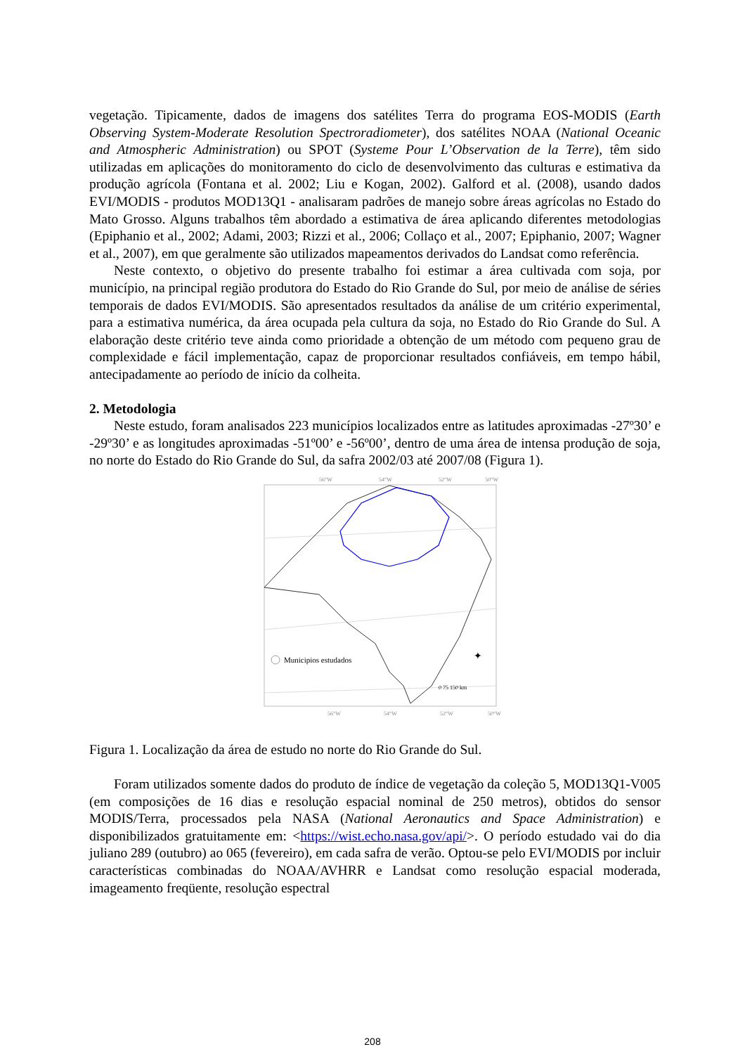vegetação. Tipicamente, dados de imagens dos satélites Terra do programa EOS-MODIS (Earth Observing System-Moderate Resolution Spectroradiometer), dos satélites NOAA (National Oceanic and Atmospheric Administration) ou SPOT (Systeme Pour L’Observation de la Terre), têm sido utilizadas em aplicações do monitoramento do ciclo de desenvolvimento das culturas e estimativa da produção agrícola (Fontana et al. 2002; Liu e Kogan, 2002). Galford et al. (2008), usando dados EVI/MODIS - produtos MOD13Q1 - analisaram padrões de manejo sobre áreas agrícolas no Estado do Mato Grosso. Alguns trabalhos têm abordado a estimativa de área aplicando diferentes metodologias (Epiphanio et al., 2002; Adami, 2003; Rizzi et al., 2006; Collaço et al., 2007; Epiphanio, 2007; Wagner et al., 2007), em que geralmente são utilizados mapeamentos derivados do Landsat como referência.
Neste contexto, o objetivo do presente trabalho foi estimar a área cultivada com soja, por município, na principal região produtora do Estado do Rio Grande do Sul, por meio de análise de séries temporais de dados EVI/MODIS. São apresentados resultados da análise de um critério experimental, para a estimativa numérica, da área ocupada pela cultura da soja, no Estado do Rio Grande do Sul. A elaboração deste critério teve ainda como prioridade a obtenção de um método com pequeno grau de complexidade e fácil implementação, capaz de proporcionar resultados confiáveis, em tempo hábil, antecipadamente ao período de início da colheita.
2. Metodologia
Neste estudo, foram analisados 223 municípios localizados entre as latitudes aproximadas -27º30’ e -29º30’ e as longitudes aproximadas -51º00’ e -56º00’, dentro de uma área de intensa produção de soja, no norte do Estado do Rio Grande do Sul, da safra 2002/03 até 2007/08 (Figura 1).
56°W
54°W
52°W
50°W
56°W
54°W
52°W
50°W
Municipios estudados
0 75 150 km
✦
Figura 1. Localização da área de estudo no norte do Rio Grande do Sul.
Foram utilizados somente dados do produto de índice de vegetação da coleção 5, MOD13Q1-V005 (em composições de 16 dias e resolução espacial nominal de 250 metros), obtidos do sensor MODIS/Terra, processados pela NASA (National Aeronautics and Space Administration) e disponibilizados gratuitamente em: <https://wist.echo.nasa.gov/api/>. O período estudado vai do dia juliano 289 (outubro) ao 065 (fevereiro), em cada safra de verão. Optou-se pelo EVI/MODIS por incluir características combinadas do NOAA/AVHRR e Landsat como resolução espacial moderada, imageamento freqüente, resolução espectral
208